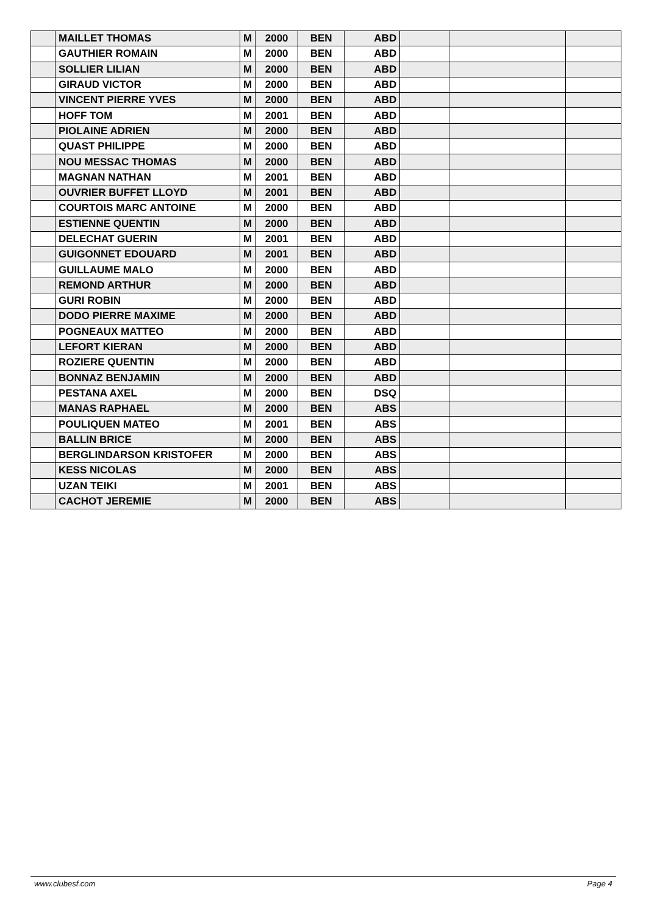| | MAILLET THOMAS | M | 2000 | BEN | ABD | | | |
| | GAUTHIER ROMAIN | M | 2000 | BEN | ABD | | | |
| | SOLLIER LILIAN | M | 2000 | BEN | ABD | | | |
| | GIRAUD VICTOR | M | 2000 | BEN | ABD | | | |
| | VINCENT PIERRE YVES | M | 2000 | BEN | ABD | | | |
| | HOFF TOM | M | 2001 | BEN | ABD | | | |
| | PIOLAINE ADRIEN | M | 2000 | BEN | ABD | | | |
| | QUAST PHILIPPE | M | 2000 | BEN | ABD | | | |
| | NOU MESSAC THOMAS | M | 2000 | BEN | ABD | | | |
| | MAGNAN NATHAN | M | 2001 | BEN | ABD | | | |
| | OUVRIER BUFFET LLOYD | M | 2001 | BEN | ABD | | | |
| | COURTOIS MARC ANTOINE | M | 2000 | BEN | ABD | | | |
| | ESTIENNE QUENTIN | M | 2000 | BEN | ABD | | | |
| | DELECHAT GUERIN | M | 2001 | BEN | ABD | | | |
| | GUIGONNET EDOUARD | M | 2001 | BEN | ABD | | | |
| | GUILLAUME MALO | M | 2000 | BEN | ABD | | | |
| | REMOND ARTHUR | M | 2000 | BEN | ABD | | | |
| | GURI ROBIN | M | 2000 | BEN | ABD | | | |
| | DODO PIERRE MAXIME | M | 2000 | BEN | ABD | | | |
| | POGNEAUX MATTEO | M | 2000 | BEN | ABD | | | |
| | LEFORT KIERAN | M | 2000 | BEN | ABD | | | |
| | ROZIERE QUENTIN | M | 2000 | BEN | ABD | | | |
| | BONNAZ BENJAMIN | M | 2000 | BEN | ABD | | | |
| | PESTANA AXEL | M | 2000 | BEN | DSQ | | | |
| | MANAS RAPHAEL | M | 2000 | BEN | ABS | | | |
| | POULIQUEN MATEO | M | 2001 | BEN | ABS | | | |
| | BALLIN BRICE | M | 2000 | BEN | ABS | | | |
| | BERGLINDARSON KRISTOFER | M | 2000 | BEN | ABS | | | |
| | KESS NICOLAS | M | 2000 | BEN | ABS | | | |
| | UZAN TEIKI | M | 2001 | BEN | ABS | | | |
| | CACHOT JEREMIE | M | 2000 | BEN | ABS | | | |
www.clubesf.com Page 4